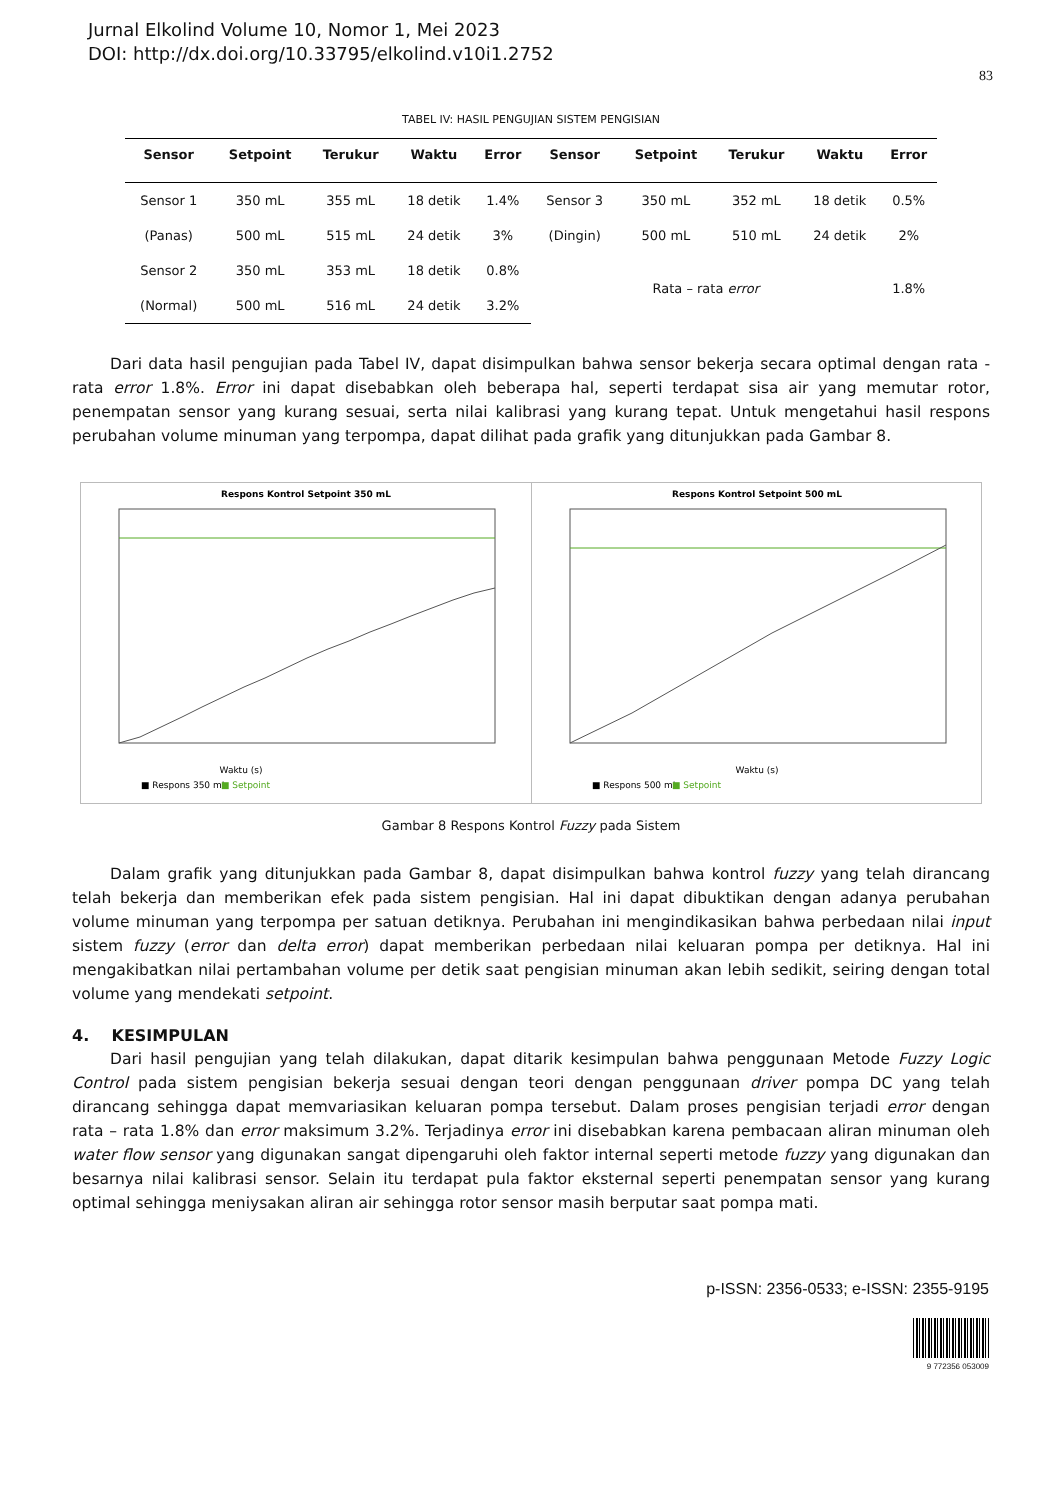Jurnal Elkolind Volume 10, Nomor 1, Mei 2023
DOI: http://dx.doi.org/10.33795/elkolind.v10i1.2752
83
TABEL IV: HASIL PENGUJIAN SISTEM PENGISIAN
| Sensor | Setpoint | Terukur | Waktu | Error | Sensor | Setpoint | Terukur | Waktu | Error |
| --- | --- | --- | --- | --- | --- | --- | --- | --- | --- |
| Sensor 1 | 350 mL | 355 mL | 18 detik | 1.4% | Sensor 3 | 350 mL | 352 mL | 18 detik | 0.5% |
| (Panas) | 500 mL | 515 mL | 24 detik | 3% | (Dingin) | 500 mL | 510 mL | 24 detik | 2% |
| Sensor 2 | 350 mL | 353 mL | 18 detik | 0.8% | Rata – rata error | | | | 1.8% |
| (Normal) | 500 mL | 516 mL | 24 detik | 3.2% | | | | | |
Dari data hasil pengujian pada Tabel IV, dapat disimpulkan bahwa sensor bekerja secara optimal dengan rata - rata error 1.8%. Error ini dapat disebabkan oleh beberapa hal, seperti terdapat sisa air yang memutar rotor, penempatan sensor yang kurang sesuai, serta nilai kalibrasi yang kurang tepat. Untuk mengetahui hasil respons perubahan volume minuman yang terpompa, dapat dilihat pada grafik yang ditunjukkan pada Gambar 8.
Respons Kontrol Setpoint 350 mL
Waktu (s)
■ Respons 350 mL
■ Setpoint
Respons Kontrol Setpoint 500 mL
Waktu (s)
■ Respons 500 mL
■ Setpoint
Gambar 8 Respons Kontrol Fuzzy pada Sistem
Dalam grafik yang ditunjukkan pada Gambar 8, dapat disimpulkan bahwa kontrol fuzzy yang telah dirancang telah bekerja dan memberikan efek pada sistem pengisian. Hal ini dapat dibuktikan dengan adanya perubahan volume minuman yang terpompa per satuan detiknya. Perubahan ini mengindikasikan bahwa perbedaan nilai input sistem fuzzy (error dan delta error) dapat memberikan perbedaan nilai keluaran pompa per detiknya. Hal ini mengakibatkan nilai pertambahan volume per detik saat pengisian minuman akan lebih sedikit, seiring dengan total volume yang mendekati setpoint.
4. KESIMPULAN
Dari hasil pengujian yang telah dilakukan, dapat ditarik kesimpulan bahwa penggunaan Metode Fuzzy Logic Control pada sistem pengisian bekerja sesuai dengan teori dengan penggunaan driver pompa DC yang telah dirancang sehingga dapat memvariasikan keluaran pompa tersebut. Dalam proses pengisian terjadi error dengan rata – rata 1.8% dan error maksimum 3.2%. Terjadinya error ini disebabkan karena pembacaan aliran minuman oleh water flow sensor yang digunakan sangat dipengaruhi oleh faktor internal seperti metode fuzzy yang digunakan dan besarnya nilai kalibrasi sensor. Selain itu terdapat pula faktor eksternal seperti penempatan sensor yang kurang optimal sehingga meniysakan aliran air sehingga rotor sensor masih berputar saat pompa mati.
p-ISSN: 2356-0533; e-ISSN: 2355-9195
9 772356 053009